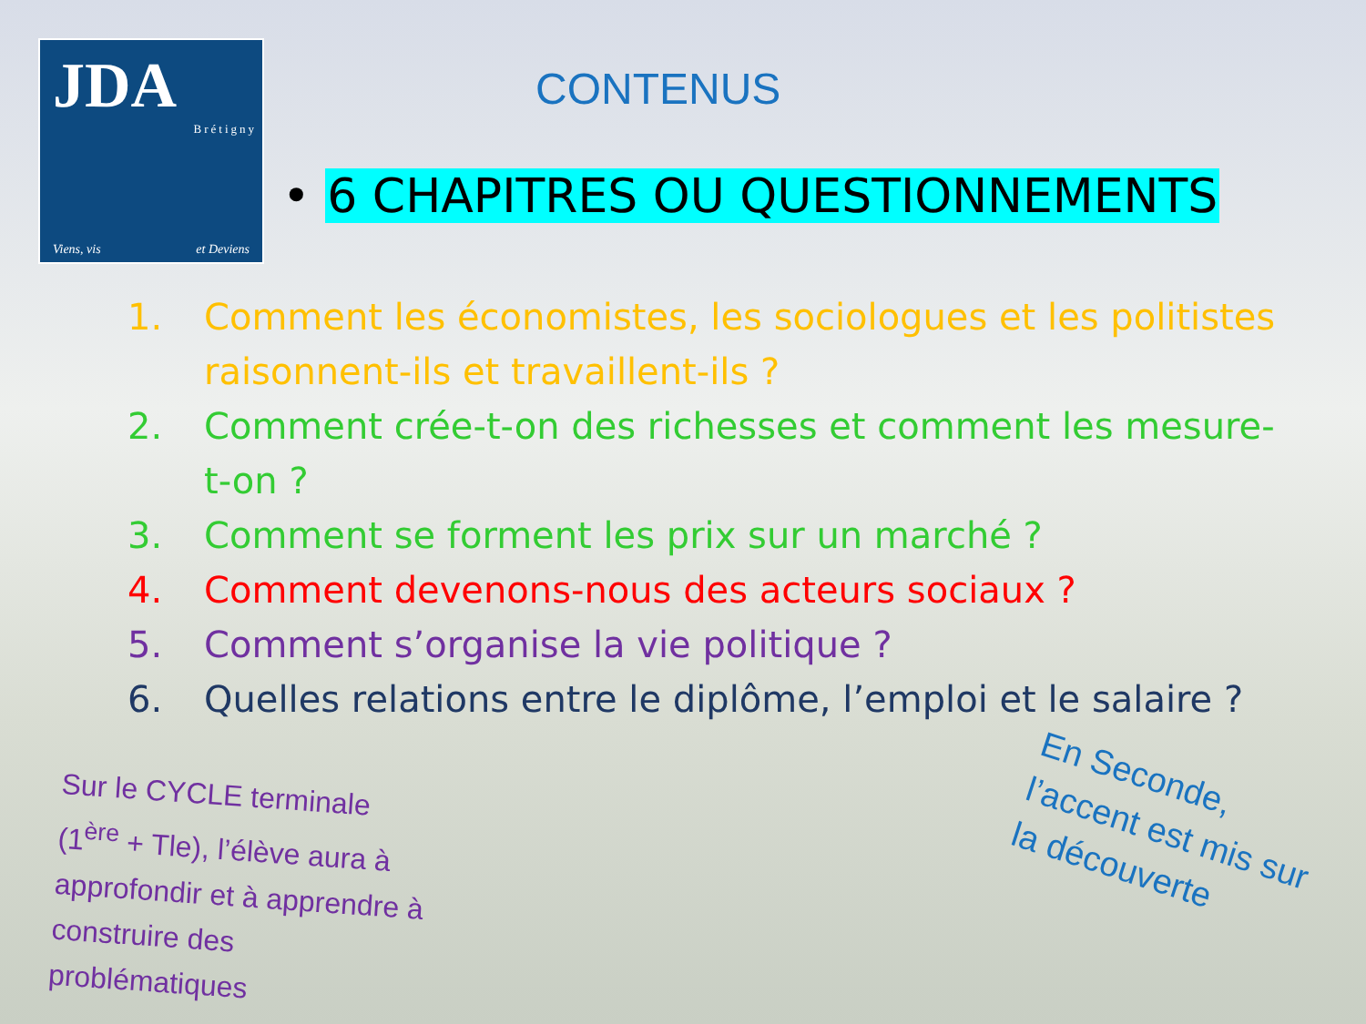JDA
Brétigny
Viens, vis et Deviens
CONTENUS
• 6 CHAPITRES OU QUESTIONNEMENTS
1. Comment les économistes, les sociologues et les politistes raisonnent-ils et travaillent-ils ?
2. Comment crée-t-on des richesses et comment les mesure-t-on ?
3. Comment se forment les prix sur un marché ?
4. Comment devenons-nous des acteurs sociaux ?
5. Comment s’organise la vie politique ?
6. Quelles relations entre le diplôme, l’emploi et le salaire ?
Sur le CYCLE terminale (1<sup>ère</sup> + Tle), l’élève aura à approfondir et à apprendre à construire des problématiques
En Seconde, l’accent est mis sur la découverte